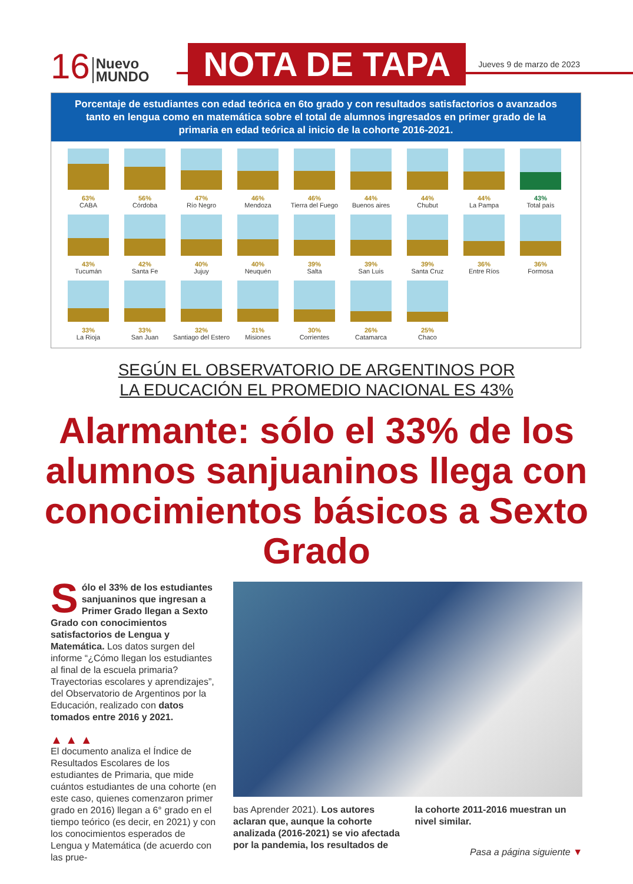16 Nuevo
MUNDO NOTA DE TAPA Jueves 9 de marzo de 2023
Porcentaje de estudiantes con edad teórica en 6to grado y con resultados satisfactorios o avanzados tanto en lengua como en matemática sobre el total de alumnos ingresados en primer grado de la primaria en edad teórica al inicio de la cohorte 2016-2021.
63%
CABA
56%
Córdoba
47%
Río Negro
46%
Mendoza
46%
Tierra del Fuego
44%
Buenos aires
44%
Chubut
44%
La Pampa
43%
Total país
43%
Tucumán
42%
Santa Fe
40%
Jujuy
40%
Neuquén
39%
Salta
39%
San Luis
39%
Santa Cruz
36%
Entre Ríos
36%
Formosa
33%
La Rioja
33%
San Juan
32%
Santiago del Estero
31%
Misiones
30%
Corrientes
26%
Catamarca
25%
Chaco
SEGÚN EL OBSERVATORIO DE ARGENTINOS POR
LA EDUCACIÓN EL PROMEDIO NACIONAL ES 43%
Alarmante: sólo el 33% de los alumnos sanjuaninos llega con conocimientos básicos a Sexto Grado
Sólo el 33% de los estudiantes sanjuaninos que ingresan a Primer Grado llegan a Sexto Grado con conocimientos satisfactorios de Lengua y Matemática. Los datos surgen del informe “¿Cómo llegan los estudiantes al final de la escuela primaria? Trayectorias escolares y aprendizajes”, del Observatorio de Argentinos por la Educación, realizado con datos tomados entre 2016 y 2021.
▲ ▲ ▲
El documento analiza el Índice de Resultados Escolares de los estudiantes de Primaria, que mide cuántos estudiantes de una cohorte (en este caso, quienes comenzaron primer grado en 2016) llegan a 6° grado en el tiempo teórico (es decir, en 2021) y con los conocimientos esperados de Lengua y Matemática (de acuerdo con las prue-
bas Aprender 2021). Los autores aclaran que, aunque la cohorte analizada (2016-2021) se vio afectada por la pandemia, los resultados de
la cohorte 2011-2016 muestran un nivel similar.
Pasa a página siguiente ▼